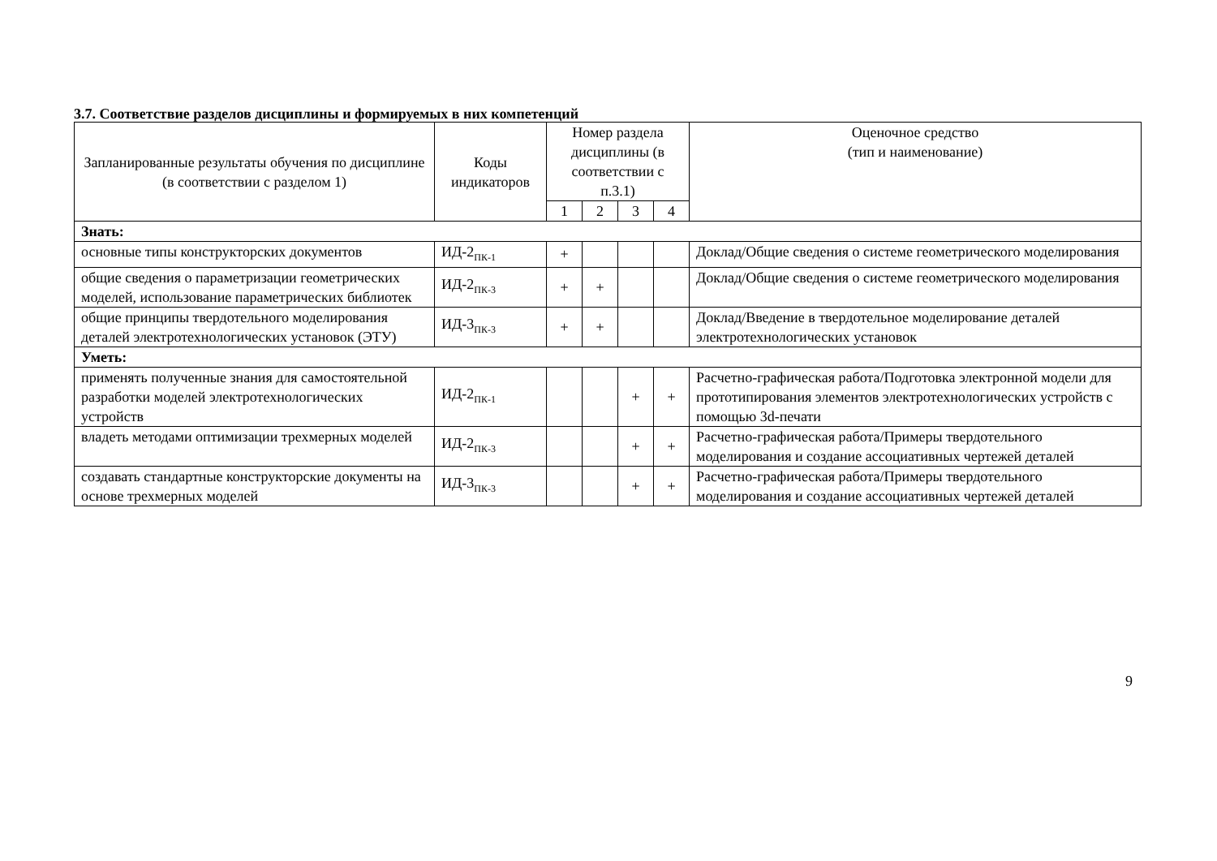3.7. Соответствие разделов дисциплины и формируемых в них компетенций
| Запланированные результаты обучения по дисциплине (в соответствии с разделом 1) | Коды индикаторов | Номер раздела дисциплины (в соответствии с п.3.1) | | | | Оценочное средство (тип и наименование) |
| --- | --- | --- | --- | --- | --- | --- |
| | | 1 | 2 | 3 | 4 | |
| Знать: | | | | | | |
| основные типы конструкторских документов | ИД-2<sub>ПК-1</sub> | + | | | | Доклад/Общие сведения о системе геометрического моделирования |
| общие сведения о параметризации геометрических моделей, использование параметрических библиотек | ИД-2<sub>ПК-3</sub> | + | + | | | Доклад/Общие сведения о системе геометрического моделирования |
| общие принципы твердотельного моделирования деталей электротехнологических установок (ЭТУ) | ИД-3<sub>ПК-3</sub> | + | + | | | Доклад/Введение в твердотельное моделирование деталей электротехнологических установок |
| Уметь: | | | | | | |
| применять полученные знания для самостоятельной разработки моделей электротехнологических устройств | ИД-2<sub>ПК-1</sub> | | | + | + | Расчетно-графическая работа/Подготовка электронной модели для прототипирования элементов электротехнологических устройств с помощью 3d-печати |
| владеть методами оптимизации трехмерных моделей | ИД-2<sub>ПК-3</sub> | | | + | + | Расчетно-графическая работа/Примеры твердотельного моделирования и создание ассоциативных чертежей деталей |
| создавать стандартные конструкторские документы на основе трехмерных моделей | ИД-3<sub>ПК-3</sub> | | | + | + | Расчетно-графическая работа/Примеры твердотельного моделирования и создание ассоциативных чертежей деталей |
9